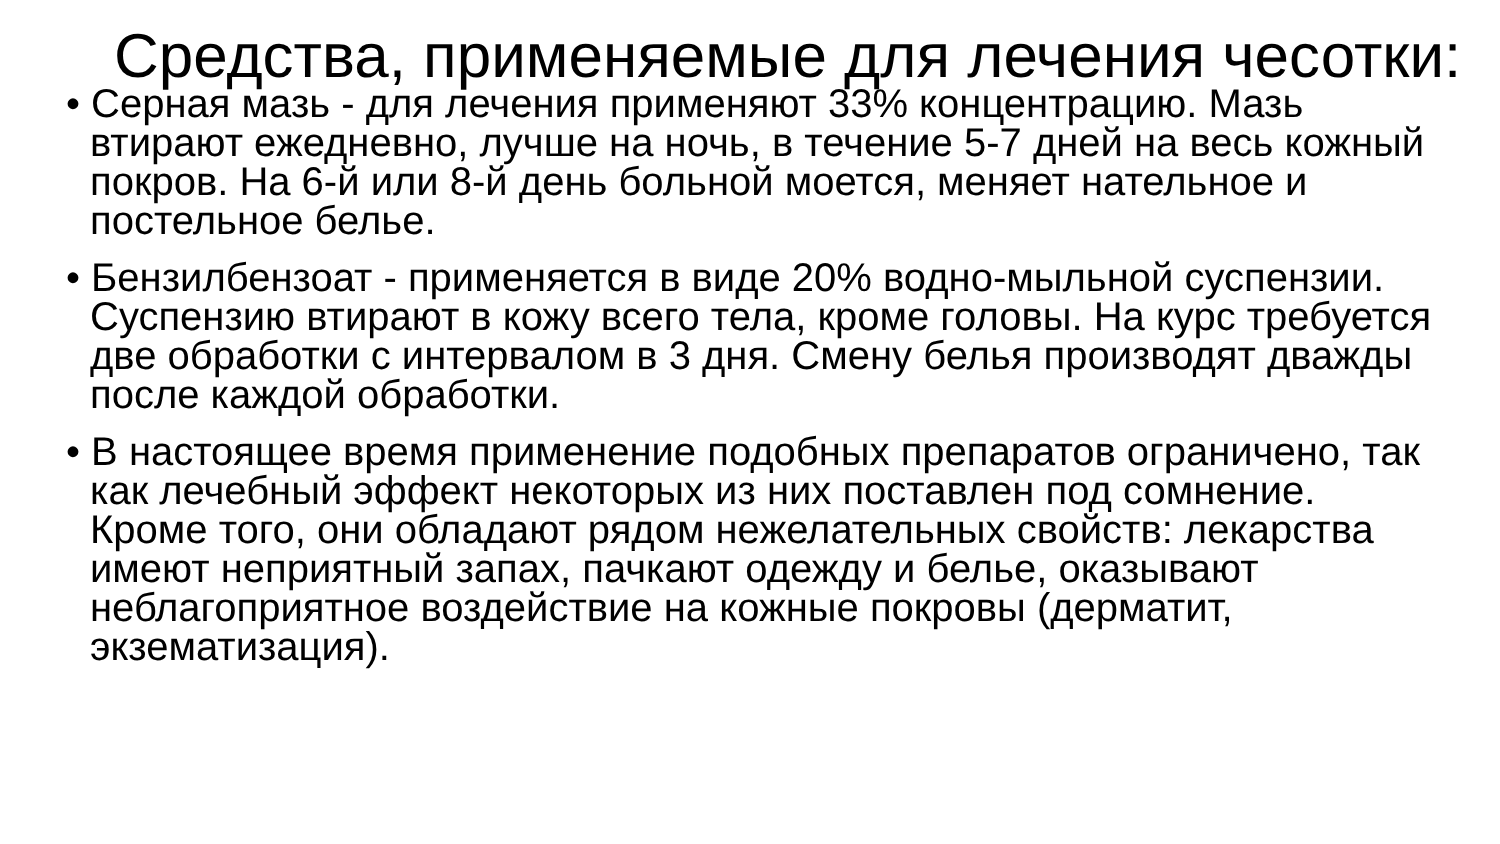Средства, применяемые для лечения чесотки:
• Серная мазь - для лечения применяют 33% концентрацию. Мазь втирают ежедневно, лучше на ночь, в течение 5-7 дней на весь кожный покров. На 6-й или 8-й день больной моется, меняет нательное и постельное белье.
• Бензилбензоат - применяется в виде 20% водно-мыльной суспензии. Суспензию втирают в кожу всего тела, кроме головы. На курс требуется две обработки с интервалом в 3 дня. Смену белья производят дважды после каждой обработки.
• В настоящее время применение подобных препаратов ограничено, так как лечебный эффект некоторых из них поставлен под сомнение. Кроме того, они обладают рядом нежелательных свойств: лекарства имеют неприятный запах, пачкают одежду и белье, оказывают неблагоприятное воздействие на кожные покровы (дерматит, экзематизация).